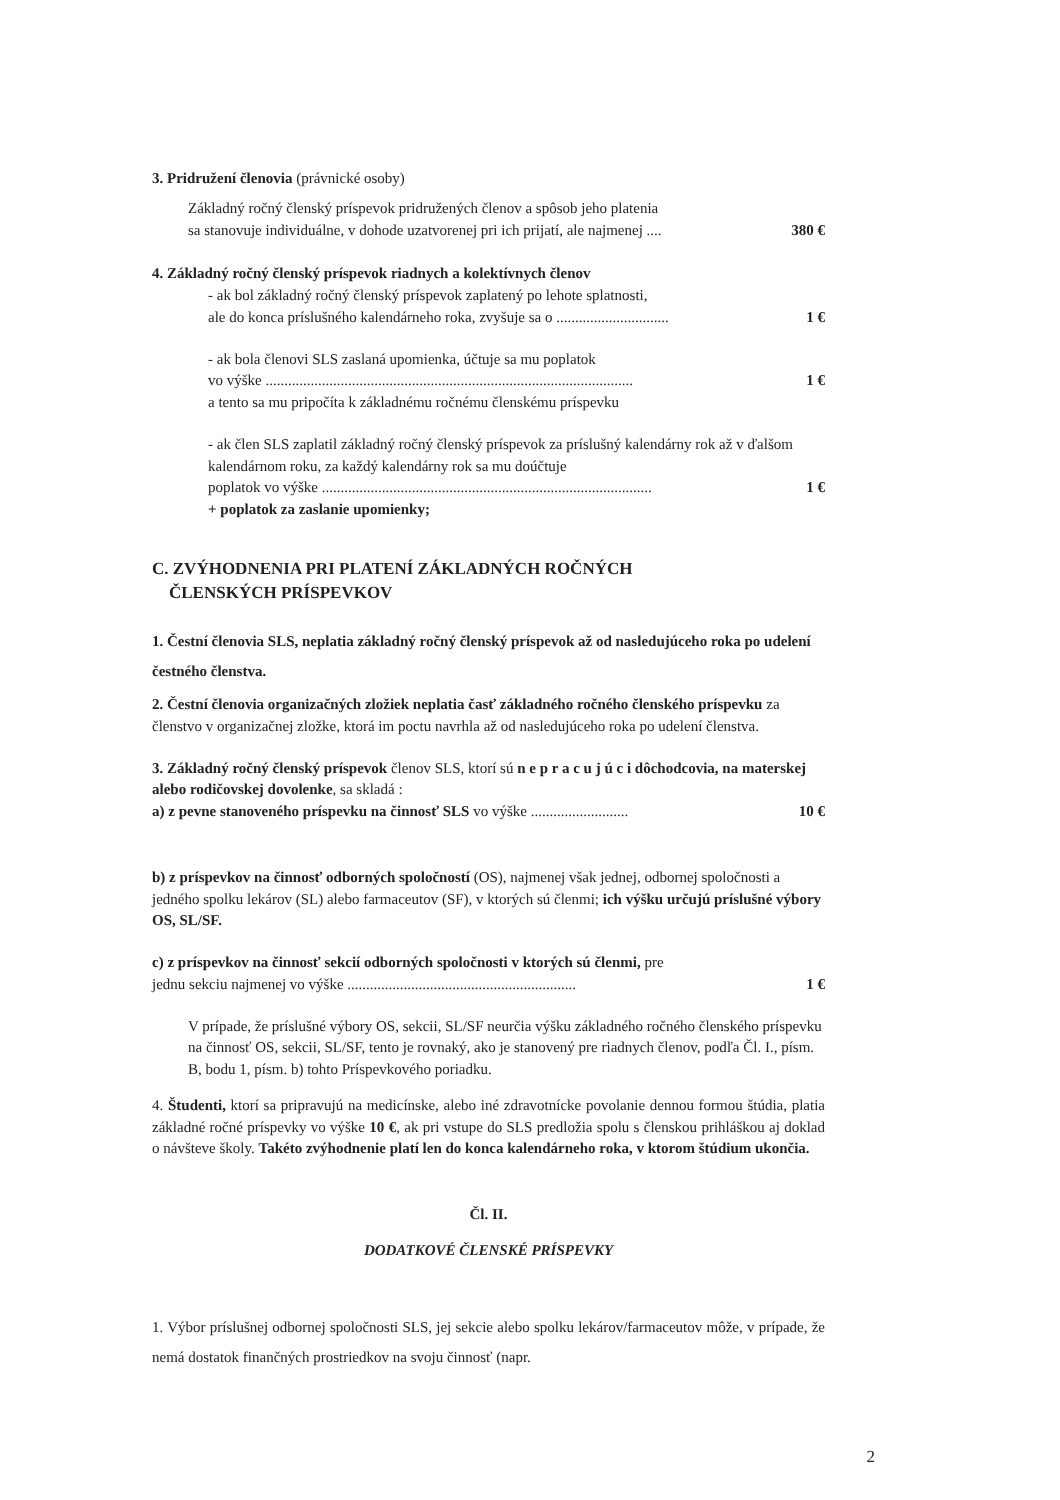3. Pridružení členovia (právnické osoby)
Základný ročný členský príspevok pridružených členov a spôsob jeho platenia
sa stanovuje individuálne, v dohode uzatvorenej pri ich prijatí, ale najmenej .... 380 €
4. Základný ročný členský príspevok riadnych a kolektívnych členov
- ak bol základný ročný členský príspevok zaplatený po lehote splatnosti,
ale do konca príslušného kalendárneho roka, zvyšuje sa o .............................. 1 €
- ak bola členovi SLS zaslaná upomienka, účtuje sa mu poplatok
vo výške .................................................................................................. 1 €
a tento sa mu pripočíta k základnému ročnému členskému príspevku
- ak člen SLS zaplatil základný ročný členský príspevok za príslušný kalendárny rok až v ďalšom kalendárnom roku, za každý kalendárny rok sa mu doúčtuje
poplatok vo výške ........................................................................................ 1 €
+ poplatok za zaslanie upomienky;
C. ZVÝHODNENIA PRI PLATENÍ ZÁKLADNÝCH ROČNÝCH
ČLENSKÝCH PRÍSPEVKOV
1. Čestní členovia SLS, neplatia základný ročný členský príspevok až od nasledujúceho roka po udelení čestného členstva.
2. Čestní členovia organizačných zložiek neplatia časť základného ročného členského príspevku za členstvo v organizačnej zložke, ktorá im poctu navrhla až od nasledujúceho roka po udelení členstva.
3. Základný ročný členský príspevok členov SLS, ktorí sú n e p r a c u j ú c i dôchodcovia, na materskej alebo rodičovskej dovolenke, sa skladá :
a) z pevne stanoveného príspevku na činnosť SLS vo výške .......................... 10 €
b) z príspevkov na činnosť odborných spoločností (OS), najmenej však jednej, odbornej spoločnosti a jedného spolku lekárov (SL) alebo farmaceutov (SF), v ktorých sú členmi; ich výšku určujú príslušné výbory OS, SL/SF.
c) z príspevkov na činnosť sekcií odborných spoločnosti v ktorých sú členmi, pre
jednu sekciu najmenej vo výške ............................................................. 1 €
V prípade, že príslušné výbory OS, sekcii, SL/SF neurčia výšku základného ročného členského príspevku na činnosť OS, sekcii, SL/SF, tento je rovnaký, ako je stanovený pre riadnych členov, podľa Čl. I., písm. B, bodu 1, písm. b) tohto Príspevkového poriadku.
4. Študenti, ktorí sa pripravujú na medicínske, alebo iné zdravotnícke povolanie dennou formou štúdia, platia základné ročné príspevky vo výške 10 €, ak pri vstupe do SLS predložia spolu s členskou prihláškou aj doklad o návšteve školy. Takéto zvýhodnenie platí len do konca kalendárneho roka, v ktorom štúdium ukončia.
Čl. II.
DODATKOVÉ ČLENSKÉ PRÍSPEVKY
1. Výbor príslušnej odbornej spoločnosti SLS, jej sekcie alebo spolku lekárov/farmaceutov môže, v prípade, že nemá dostatok finančných prostriedkov na svoju činnosť (napr.
2